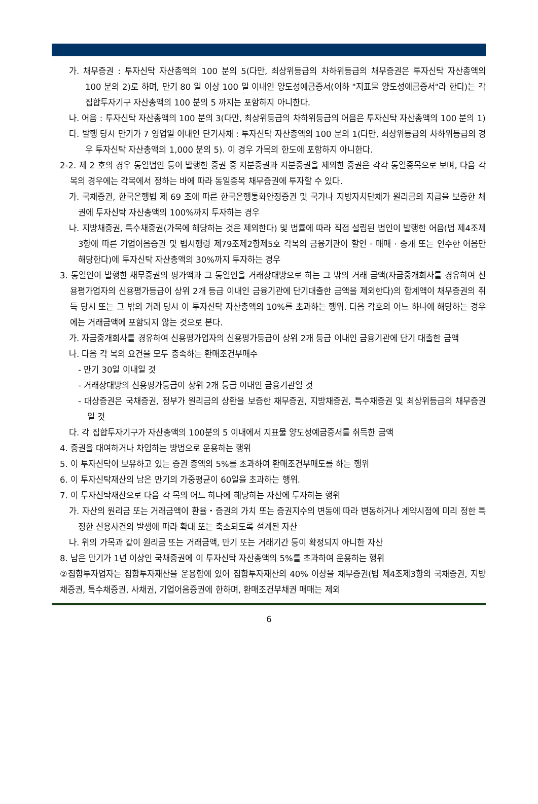가. 채무증권 : 투자신탁 자산총액의 100 분의 5(다만, 최상위등급의 차하위등급의 채무증권은 투자신탁 자산총액의 100 분의 2)로 하며, 만기 80 일 이상 100 일 이내인 양도성예금증서(이하 "지표물 양도성예금증서"라 한다)는 각 집합투자기구 자산총액의 100 분의 5 까지는 포함하지 아니한다.
나. 어음 : 투자신탁 자산총액의 100 분의 3(다만, 최상위등급의 차하위등급의 어음은 투자신탁 자산총액의 100 분의 1)
다. 발행 당시 만기가 7 영업일 이내인 단기사채 : 투자신탁 자산총액의 100 분의 1(다만, 최상위등급의 차하위등급의 경우 투자신탁 자산총액의 1,000 분의 5). 이 경우 가목의 한도에 포함하지 아니한다.
2-2. 제 2 호의 경우 동일법인 등이 발행한 증권 중 지분증권과 지분증권을 제외한 증권은 각각 동일종목으로 보며, 다음 각목의 경우에는 각목에서 정하는 바에 따라 동일종목 채무증권에 투자할 수 있다.
가. 국채증권, 한국은행법 제 69 조에 따른 한국은행통화안정증권 및 국가나 지방자치단체가 원리금의 지급을 보증한 채권에 투자신탁 자산총액의 100%까지 투자하는 경우
나. 지방채증권, 특수채증권(가목에 해당하는 것은 제외한다) 및 법률에 따라 직접 설립된 법인이 발행한 어음(법 제4조제3항에 따른 기업어음증권 및 법시행령 제79조제2항제5호 각목의 금융기관이 할인 · 매매 · 중개 또는 인수한 어음만 해당한다)에 투자신탁 자산총액의 30%까지 투자하는 경우
3. 동일인이 발행한 채무증권의 평가액과 그 동일인을 거래상대방으로 하는 그 밖의 거래 금액(자금중개회사를 경유하여 신용평가업자의 신용평가등급이 상위 2개 등급 이내인 금융기관에 단기대출한 금액을 제외한다)의 합계액이 채무증권의 취득 당시 또는 그 밖의 거래 당시 이 투자신탁 자산총액의 10%를 초과하는 행위. 다음 각호의 어느 하나에 해당하는 경우에는 거래금액에 포함되지 않는 것으로 본다.
가. 자금중개회사를 경유하여 신용평가업자의 신용평가등급이 상위 2개 등급 이내인 금융기관에 단기 대출한 금액
나. 다음 각 목의 요건을 모두 충족하는 환매조건부매수
- 만기 30일 이내일 것
- 거래상대방의 신용평가등급이 상위 2개 등급 이내인 금융기관일 것
- 대상증권은 국채증권, 정부가 원리금의 상환을 보증한 채무증권, 지방채증권, 특수채증권 및 최상위등급의 채무증권일 것
다. 각 집합투자기구가 자산총액의 100분의 5 이내에서 지표물 양도성예금증서를 취득한 금액
4. 증권을 대여하거나 차입하는 방법으로 운용하는 행위
5. 이 투자신탁이 보유하고 있는 증권 총액의 5%를 초과하여 환매조건부매도를 하는 행위
6. 이 투자신탁재산의 남은 만기의 가중평균이 60일을 초과하는 행위.
7. 이 투자신탁재산으로 다음 각 목의 어느 하나에 해당하는 자산에 투자하는 행위
가. 자산의 원리금 또는 거래금액이 환율・증권의 가치 또는 증권지수의 변동에 따라 변동하거나 계약시점에 미리 정한 특정한 신용사건의 발생에 따라 확대 또는 축소되도록 설계된 자산
나. 위의 가목과 같이 원리금 또는 거래금액, 만기 또는 거래기간 등이 확정되지 아니한 자산
8. 남은 만기가 1년 이상인 국채증권에 이 투자신탁 자산총액의 5%를 초과하여 운용하는 행위
②집합투자업자는 집합투자재산을 운용함에 있어 집합투자재산의 40% 이상을 채무증권(법 제4조제3항의 국채증권, 지방채증권, 특수채증권, 사채권, 기업어음증권에 한하며, 환매조건부채권 매매는 제외
6